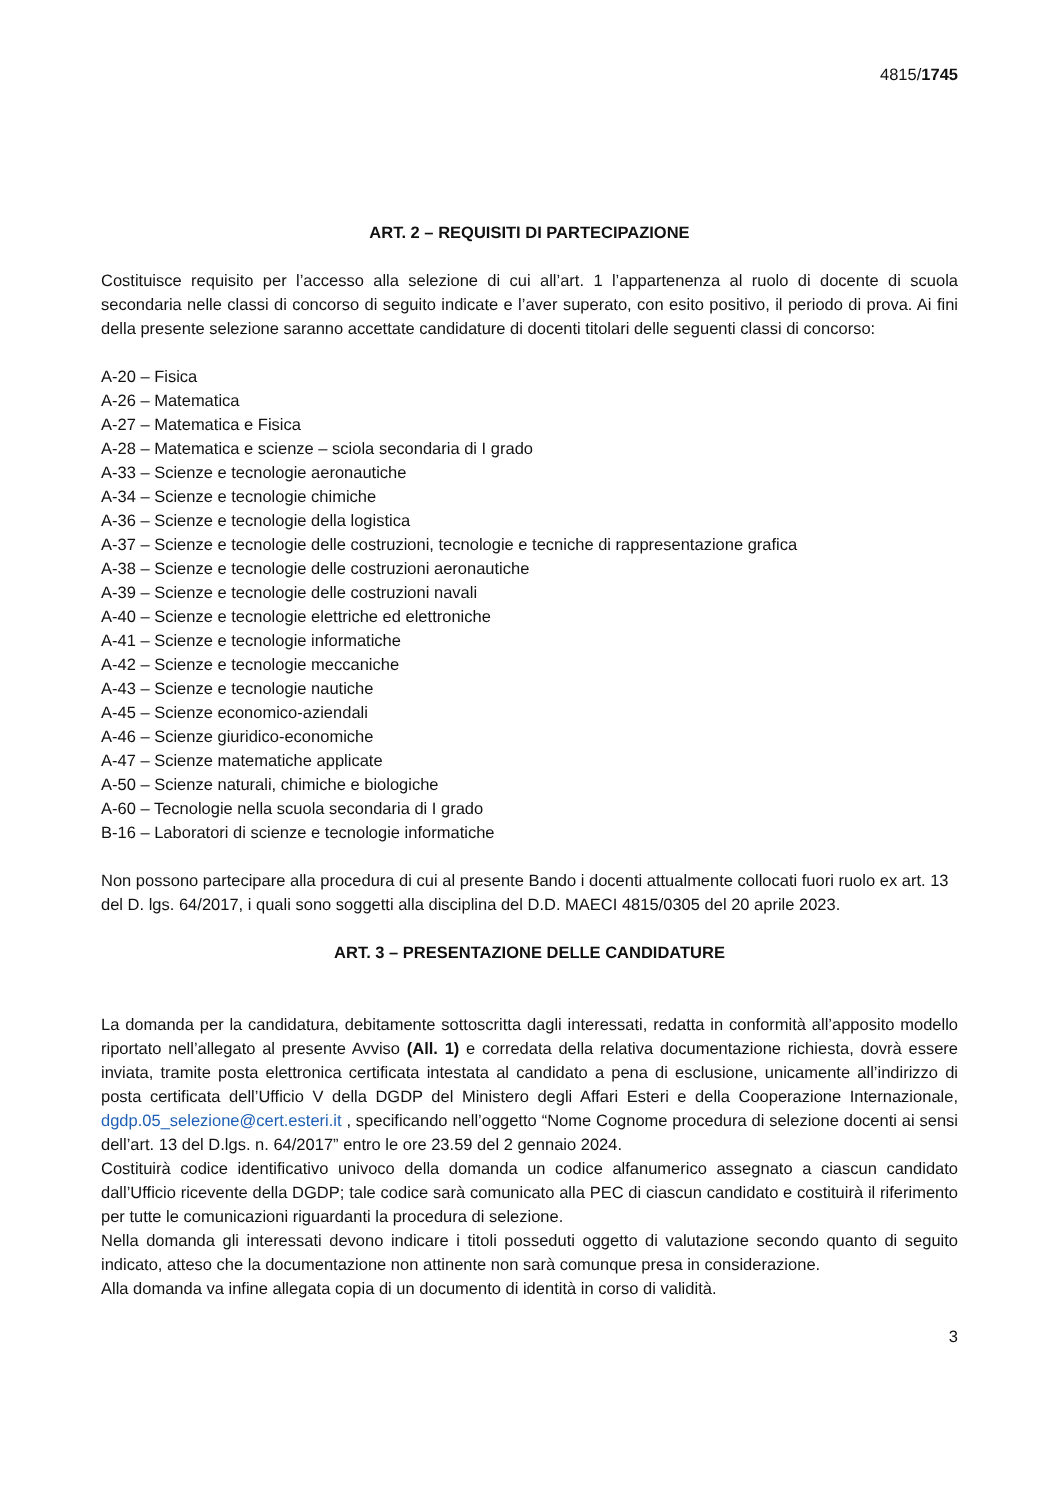4815/1745
ART. 2 – REQUISITI DI PARTECIPAZIONE
Costituisce requisito per l’accesso alla selezione di cui all’art. 1 l’appartenenza al ruolo di docente di scuola secondaria nelle classi di concorso di seguito indicate e l’aver superato, con esito positivo, il periodo di prova. Ai fini della presente selezione saranno accettate candidature di docenti titolari delle seguenti classi di concorso:
A-20 – Fisica
A-26 – Matematica
A-27 – Matematica e Fisica
A-28 – Matematica e scienze – sciola secondaria di I grado
A-33 – Scienze e tecnologie aeronautiche
A-34 – Scienze e tecnologie chimiche
A-36 – Scienze e tecnologie della logistica
A-37 – Scienze e tecnologie delle costruzioni, tecnologie e tecniche di rappresentazione grafica
A-38 – Scienze e tecnologie delle costruzioni aeronautiche
A-39 – Scienze e tecnologie delle costruzioni navali
A-40 – Scienze e tecnologie elettriche ed elettroniche
A-41 – Scienze e tecnologie informatiche
A-42 – Scienze e tecnologie meccaniche
A-43 – Scienze e tecnologie nautiche
A-45 – Scienze economico-aziendali
A-46 – Scienze giuridico-economiche
A-47 – Scienze matematiche applicate
A-50 – Scienze naturali, chimiche e biologiche
A-60 – Tecnologie nella scuola secondaria di I grado
B-16 – Laboratori di scienze e tecnologie informatiche
Non possono partecipare alla procedura di cui al presente Bando i docenti attualmente collocati fuori ruolo ex art. 13 del D. lgs. 64/2017, i quali sono soggetti alla disciplina del D.D. MAECI 4815/0305 del 20 aprile 2023.
ART. 3 – PRESENTAZIONE DELLE CANDIDATURE
La domanda per la candidatura, debitamente sottoscritta dagli interessati, redatta in conformità all’apposito modello riportato nell’allegato al presente Avviso (All. 1) e corredata della relativa documentazione richiesta, dovrà essere inviata, tramite posta elettronica certificata intestata al candidato a pena di esclusione, unicamente all’indirizzo di posta certificata dell’Ufficio V della DGDP del Ministero degli Affari Esteri e della Cooperazione Internazionale, dgdp.05_selezione@cert.esteri.it , specificando nell’oggetto “Nome Cognome procedura di selezione docenti ai sensi dell’art. 13 del D.lgs. n. 64/2017” entro le ore 23.59 del 2 gennaio 2024.
Costituirà codice identificativo univoco della domanda un codice alfanumerico assegnato a ciascun candidato dall’Ufficio ricevente della DGDP; tale codice sarà comunicato alla PEC di ciascun candidato e costituirà il riferimento per tutte le comunicazioni riguardanti la procedura di selezione.
Nella domanda gli interessati devono indicare i titoli posseduti oggetto di valutazione secondo quanto di seguito indicato, atteso che la documentazione non attinente non sarà comunque presa in considerazione.
Alla domanda va infine allegata copia di un documento di identità in corso di validità.
3